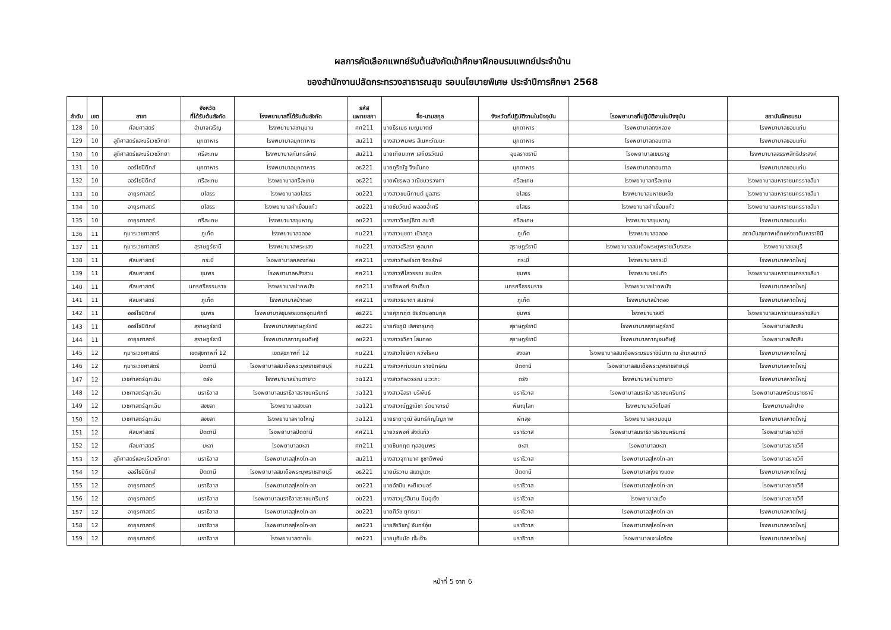ผลการคัดเลือกแพทย์รับต้นสังกัดเข้าศึกษาฝึกอบรมแพทย์ประจำบ้าน
ของสำนักงานปลัดกระทรวงสาธารณสุข รอบนโยบายพิเศษ ประจำปีการศึกษา 2568
| ลำดับ | เขต | สาขา | จังหวัด ที่ได้รับต้นสังกัด | โรงพยาบาลที่ได้รับต้นสังกัด | รหัส แพทยสภา | ชื่อ-นามสกุล | จังหวัดที่ปฏิบัติงานในปัจจุบัน | โรงพยาบาลที่ปฏิบัติงานในปัจจุบัน | สถาบันฝึกอบรม |
| --- | --- | --- | --- | --- | --- | --- | --- | --- | --- |
| 128 | 10 | ศัลยศาสตร์ | อำนาจเจริญ | โรงพยาบาลชานุมาน | ศศ211 | นายธีรเมธ เบญมาตย์ | มุกดาหาร | โรงพยาบาลดงหลวง | โรงพยาบาลขอนแก่น |
| 129 | 10 | สูติศาสตร์และนรีเวชวิทยา | มุกดาหาร | โรงพยาบาลมุกดาหาร | สน211 | นางสาวพมพร สิเนหะวัฒนะ | มุกดาหาร | โรงพยาบาลดอนตาล | โรงพยาบาลขอนแก่น |
| 130 | 10 | สูติศาสตร์และนรีเวชวิทยา | ศรีสะเกษ | โรงพยาบาลกันทรลักษ์ | สน211 | นายเทียมเทพ เสถียรวัฒน์ | อุบลราชธานี | โรงพยาบาลเขมราฐ | โรงพยาบาลสรรพสิทธิประสงค์ |
| 131 | 10 | ออร์โธปิดิกส์ | มุกดาหาร | โรงพยาบาลมุกดาหาร | อธ221 | นายภูริณัฐ จึงมั่นคง | มุกดาหาร | โรงพยาบาลดอนตาล | โรงพยาบาลขอนแก่น |
| 132 | 10 | ออร์โธปิดิกส์ | ศรีสะเกษ | โรงพยาบาลศรีสะเกษ | อธ221 | นายพัชรพล วณิชบวรวงศา | ศรีสะเกษ | โรงพยาบาลศรีสะเกษ | โรงพยาบาลมหาราชนครราชสีมา |
| 133 | 10 | อายุรศาสตร์ | ยโสธร | โรงพยาบาลยโสธร | อย221 | นางสาวขนนิกานต์ มูลสาร | ยโสธร | โรงพยาบาลมหาชนะชัย | โรงพยาบาลมหาราชนครราชสีมา |
| 134 | 10 | อายุรศาสตร์ | ยโสธร | โรงพยาบาลคำเขื่อนแก้ว | อย221 | นายชัยวัฒน์ พลอยอ่ำศรี | ยโสธร | โรงพยาบาลคำเขื่อนแก้ว | โรงพยาบาลมหาราชนครราชสีมา |
| 135 | 10 | อายุรศาสตร์ | ศรีสะเกษ | โรงพยาบาลขุนหาญ | อย221 | นางสาววิชญ์ธิดา สมาธิ | ศรีสะเกษ | โรงพยาบาลขุนหาญ | โรงพยาบาลขอนแก่น |
| 136 | 11 | กุมารเวชศาสตร์ | ภูเก็ต | โรงพยาบาลฉลอง | กม221 | นางสาวนุชดา เป้าสกูล | ภูเก็ต | โรงพยาบาลฉลอง | สถาบันสุขภาพเด็กแห่งชาติมหาราชินี |
| 137 | 11 | กุมารเวชศาสตร์ | สุราษฎร์ธานี | โรงพยาบาลพระแสง | กม221 | นางสาวอริสรา พูลมาศ | สุราษฎร์ธานี | โรงพยาบาลสมเด็จพระยุพราชเวียงสระ | โรงพยาบาลชลบุรี |
| 138 | 11 | ศัลยศาสตร์ | กระบี่ | โรงพยาบาลคลองท่อม | ศศ211 | นางสาวทิพย์รดา จิตรรักษ์ | กระบี่ | โรงพยาบาลกระบี่ | โรงพยาบาลหาดใหญ่ |
| 139 | 11 | ศัลยศาสตร์ | ชุมพร | โรงพยาบาลหลังสวน | ศศ211 | นางสาวพิไลวรรณ ธนบัตร | ชุมพร | โรงพยาบาลปะทิว | โรงพยาบาลมหาราชนครราชสีมา |
| 140 | 11 | ศัลยศาสตร์ | นครศรีธรรมราช | โรงพยาบาลปากพนัง | ศศ211 | นายธีรพงศ์ รักเอียด | นครศรีธรรมราช | โรงพยาบาลปากพนัง | โรงพยาบาลหาดใหญ่ |
| 141 | 11 | ศัลยศาสตร์ | ภูเก็ต | โรงพยาบาลป่าตอง | ศศ211 | นางสาวธมาดา สมรักษ์ | ภูเก็ต | โรงพยาบาลป่าตอง | โรงพยาบาลหาดใหญ่ |
| 142 | 11 | ออร์โธปิดิกส์ | ชุมพร | โรงพยาบาลชุมพรเขตรอุดมศักดิ์ | อธ221 | นายศุภกฤต ชัยรัตนอุดมกุล | ชุมพร | โรงพยาบาลสวี | โรงพยาบาลมหาราชนครราชสีมา |
| 143 | 11 | ออร์โธปิดิกส์ | สุราษฎร์ธานี | โรงพยาบาลสุราษฎร์ธานี | อธ221 | นายภัชภูมิ เลิศจารุเกตุ | สุราษฎร์ธานี | โรงพยาบาลสุราษฎร์ธานี | โรงพยาบาลเลิดสิน |
| 144 | 11 | อายุรศาสตร์ | สุราษฎร์ธานี | โรงพยาบาลกาญจนดิษฐ์ | อย221 | นางสาวชวิศา โสมทอง | สุราษฎร์ธานี | โรงพยาบาลกาญจนดิษฐ์ | โรงพยาบาลเลิดสิน |
| 145 | 12 | กุมารเวชศาสตร์ | เขตสุขภาพที่ 12 | เขตสุขภาพที่ 12 | กม221 | นางสาวโยษิตา หวังโรคม | สงขลา | โรงพยาบาลสมเด็จพระบรมราชินีนาถ ณ อำเภอนาทวี | โรงพยาบาลหาดใหญ่ |
| 146 | 12 | กุมารเวชศาสตร์ | ปัตตานี | โรงพยาบาลสมเด็จพระยุพราชสายบุรี | กม221 | นางสาวหทัยชนก ราชปักษิณ | ปัตตานี | โรงพยาบาลสมเด็จพระยุพราชสายบุรี | โรงพยาบาลหาดใหญ่ |
| 147 | 12 | เวชศาสตร์ฉุกเฉิน | ตรัง | โรงพยาบาลย่านตาขาว | วฉ121 | นางสาวทิพวรรณ นะวะกะ | ตรัง | โรงพยาบาลย่านตาขาว | โรงพยาบาลหาดใหญ่ |
| 148 | 12 | เวชศาสตร์ฉุกเฉิน | นราธิวาส | โรงพยาบาลนราธิวาสราชนครินทร์ | วฉ121 | นางสาวอิสรา บริพันธ์ | นราธิวาส | โรงพยาบาลนราธิวาสราชนครินทร์ | โรงพยาบาลนพรัตนราชธานี |
| 149 | 12 | เวชศาสตร์ฉุกเฉิน | สงขลา | โรงพยาบาลสงขลา | วฉ121 | นางสาวณัฏฐณิชา รัตนาจารย์ | พิษณุโลก | โรงพยาบาลวัดโบสถ์ | โรงพยาบาลลำปาง |
| 150 | 12 | เวชศาสตร์ฉุกเฉิน | สงขลา | โรงพยาบาลหาดใหญ่ | วฉ121 | นายธาดาวุฒิ อินทร์กิญโญภาพ | พัทลุง | โรงพยาบาลควนขนุน | โรงพยาบาลหาดใหญ่ |
| 151 | 12 | ศัลยศาสตร์ | ปัตตานี | โรงพยาบาลปัตตานี | ศศ211 | นายวรพงศ์ สังข์แก้ว | นราธิวาส | โรงพยาบาลนราธิวาสราชนครินทร์ | โรงพยาบาลราชวิถี |
| 152 | 12 | ศัลยศาสตร์ | ยะลา | โรงพยาบาลยะลา | ศศ211 | นายชินกฤต กุลสยุมพร | ยะลา | โรงพยาบาลยะลา | โรงพยาบาลราชวิถี |
| 153 | 12 | สูติศาสตร์และนรีเวชวิทยา | นราธิวาส | โรงพยาบาลสุไหงโก-ลก | สน211 | นางสาวจุฑามาศ ชูชาติพงษ์ | นราธิวาส | โรงพยาบาลสุไหงโก-ลก | โรงพยาบาลราชวิถี |
| 154 | 12 | ออร์โธปิดิกส์ | ปัตตานี | โรงพยาบาลสมเด็จพระยุพราชสายบุรี | อธ221 | นายมัรวาน สแตปูเตะ | ปัตตานี | โรงพยาบาลทุ่งยางแดง | โรงพยาบาลหาดใหญ่ |
| 155 | 12 | อายุรศาสตร์ | นราธิวาส | โรงพยาบาลสุไหงโก-ลก | อย221 | นายอัสมิน หะยีแวนอร์ | นราธิวาส | โรงพยาบาลสุไหงโก-ลก | โรงพยาบาลราชวิถี |
| 156 | 12 | อายุรศาสตร์ | นราธิวาส | โรงพยาบาลนราธิวาสราชนครินทร์ | อย221 | นางสาวนูร์ฮีมาน บินอุเซ็ง | นราธิวาส | โรงพยาบาลแว้ง | โรงพยาบาลราชวิถี |
| 157 | 12 | อายุรศาสตร์ | นราธิวาส | โรงพยาบาลสุไหงโก-ลก | อย221 | นายศิวัช ยุทธนา | นราธิวาส | โรงพยาบาลสุไหงโก-ลก | โรงพยาบาลหาดใหญ่ |
| 158 | 12 | อายุรศาสตร์ | นราธิวาส | โรงพยาบาลสุไหงโก-ลก | อย221 | นายสิรวิชญ์ จันทร์อุ่ย | นราธิวาส | โรงพยาบาลสุไหงโก-ลก | โรงพยาบาลหาดใหญ่ |
| 159 | 12 | อายุรศาสตร์ | นราธิวาส | โรงพยาบาลตากใบ | อย221 | นายมูฮัมมัด เจ๊ะเง๊าะ | นราธิวาส | โรงพยาบาลเจาะไอร้อง | โรงพยาบาลหาดใหญ่ |
หน้าที่ 5 จาก 6